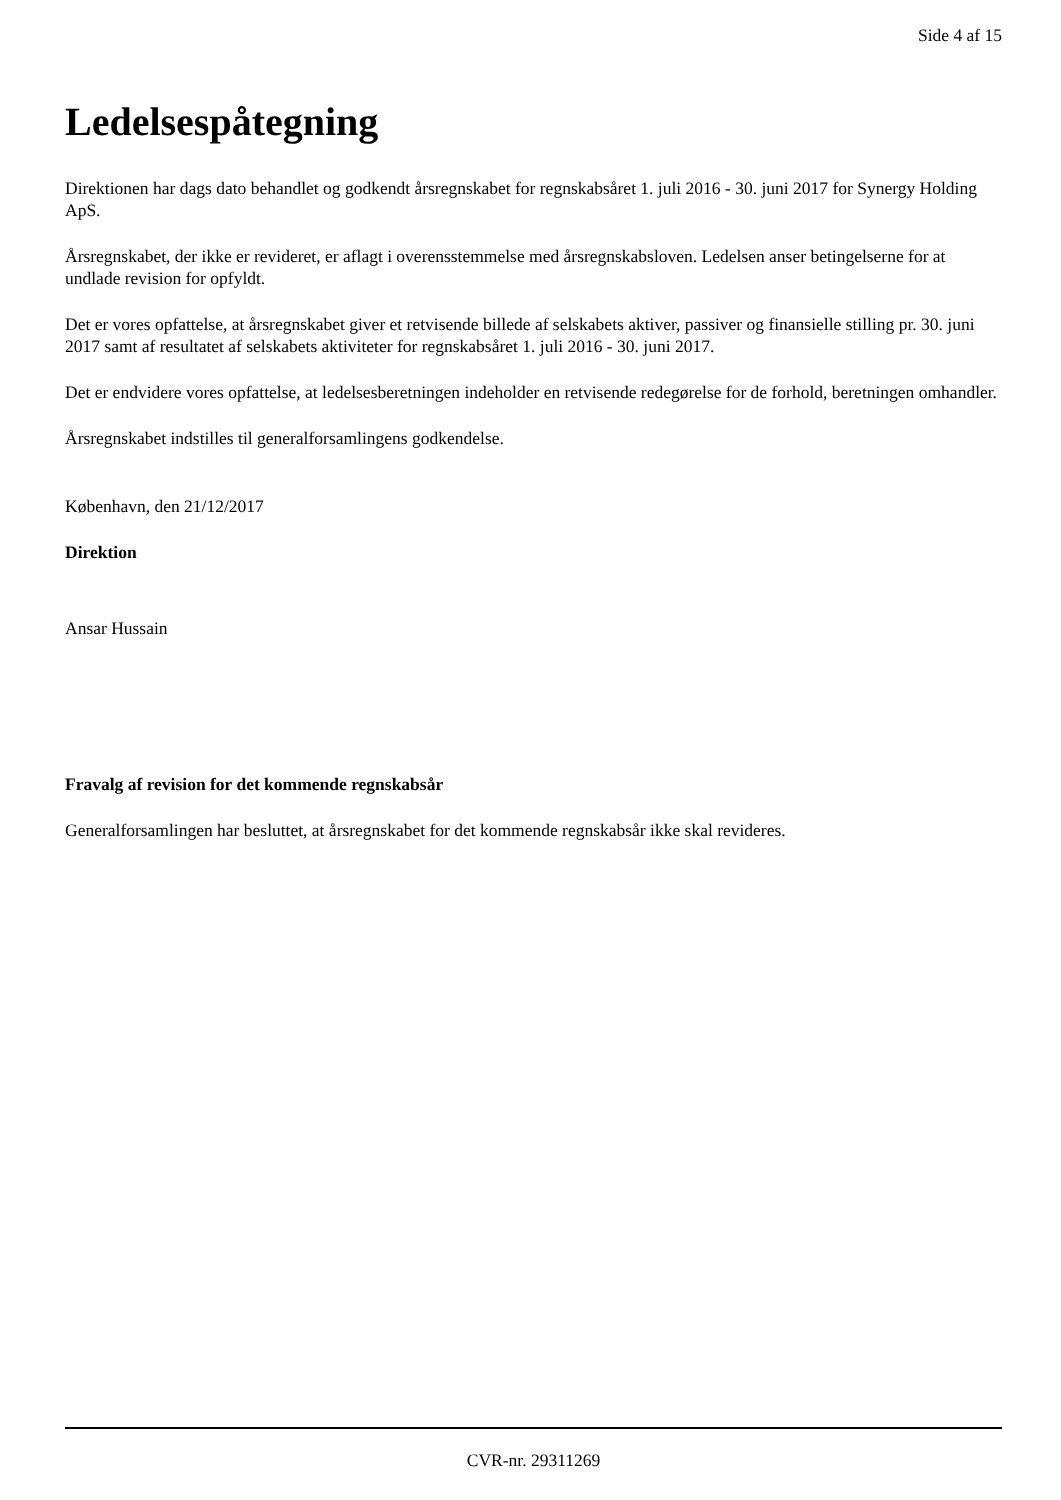Side 4 af 15
Ledelsespåtegning
Direktionen har dags dato behandlet og godkendt årsregnskabet for regnskabsåret 1. juli 2016 - 30. juni 2017 for Synergy Holding ApS.
Årsregnskabet, der ikke er revideret, er aflagt i overensstemmelse med årsregnskabsloven. Ledelsen anser betingelserne for at undlade revision for opfyldt.
Det er vores opfattelse, at årsregnskabet giver et retvisende billede af selskabets aktiver, passiver og finansielle stilling pr. 30. juni 2017 samt af resultatet af selskabets aktiviteter for regnskabsåret 1. juli 2016 - 30. juni 2017.
Det er endvidere vores opfattelse, at ledelsesberetningen indeholder en retvisende redegørelse for de forhold, beretningen omhandler.
Årsregnskabet indstilles til generalforsamlingens godkendelse.
København, den 21/12/2017
Direktion
Ansar Hussain
Fravalg af revision for det kommende regnskabsår
Generalforsamlingen har besluttet, at årsregnskabet for det kommende regnskabsår ikke skal revideres.
CVR-nr. 29311269